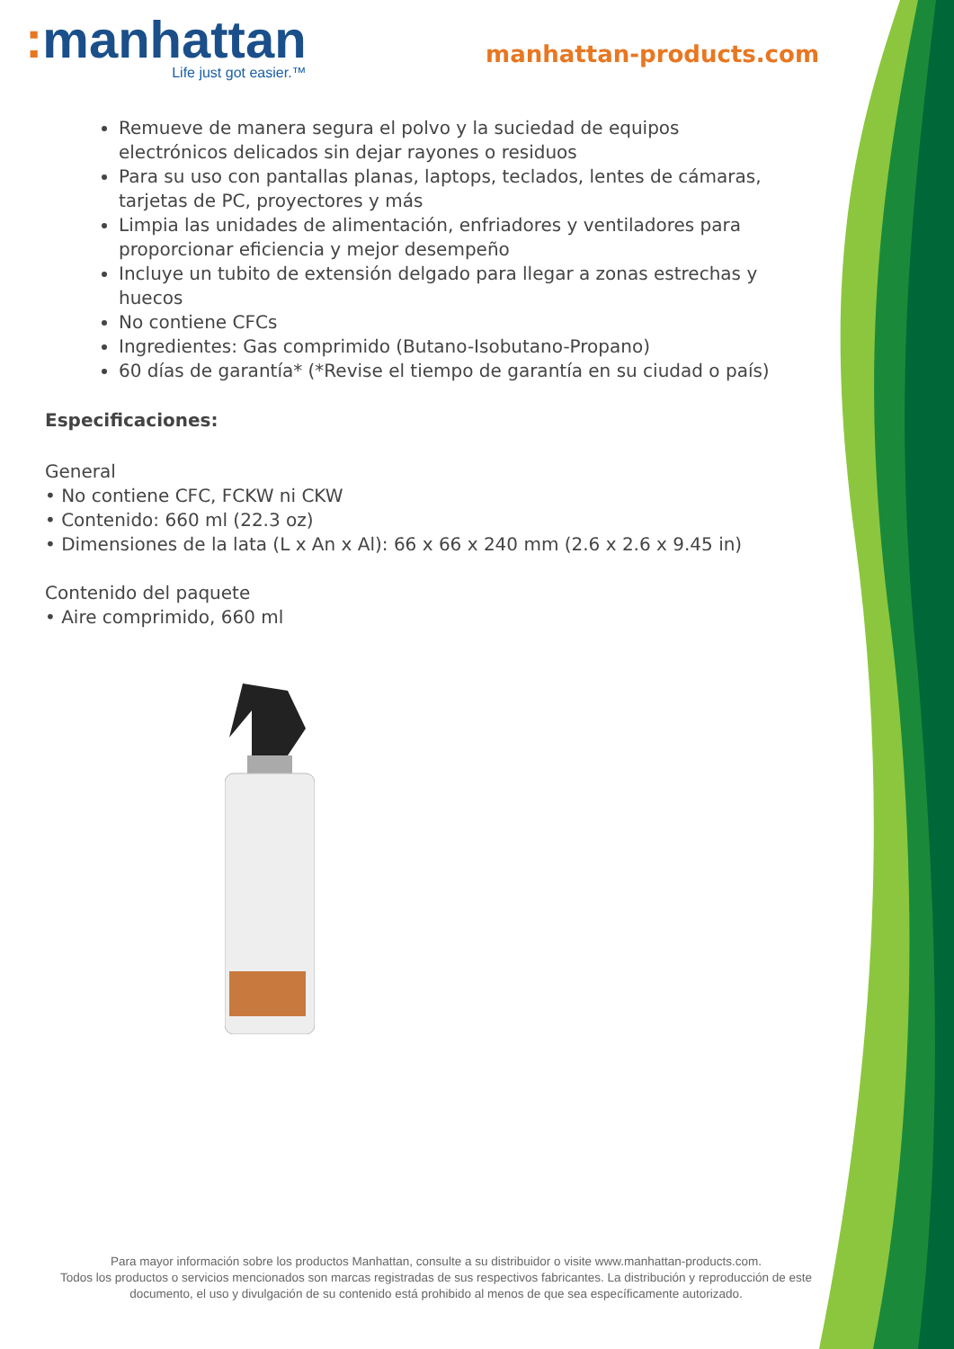: manhattan
Life just got easier.™
manhattan-products.com
Remueve de manera segura el polvo y la suciedad de equipos electrónicos delicados sin dejar rayones o residuos
Para su uso con pantallas planas, laptops, teclados, lentes de cámaras, tarjetas de PC, proyectores y más
Limpia las unidades de alimentación, enfriadores y ventiladores para proporcionar eficiencia y mejor desempeño
Incluye un tubito de extensión delgado para llegar a zonas estrechas y huecos
No contiene CFCs
Ingredientes: Gas comprimido (Butano-Isobutano-Propano)
60 días de garantía* (*Revise el tiempo de garantía en su ciudad o país)
Especificaciones:
General
• No contiene CFC, FCKW ni CKW
• Contenido: 660 ml (22.3 oz)
• Dimensiones de la lata (L x An x Al): 66 x 66 x 240 mm (2.6 x 2.6 x 9.45 in)
Contenido del paquete
• Aire comprimido, 660 ml
Para mayor información sobre los productos Manhattan, consulte a su distribuidor o visite www.manhattan-products.com.
Todos los productos o servicios mencionados son marcas registradas de sus respectivos fabricantes. La distribución y reproducción de este documento, el uso y divulgación de su contenido está prohibido al menos de que sea específicamente autorizado.